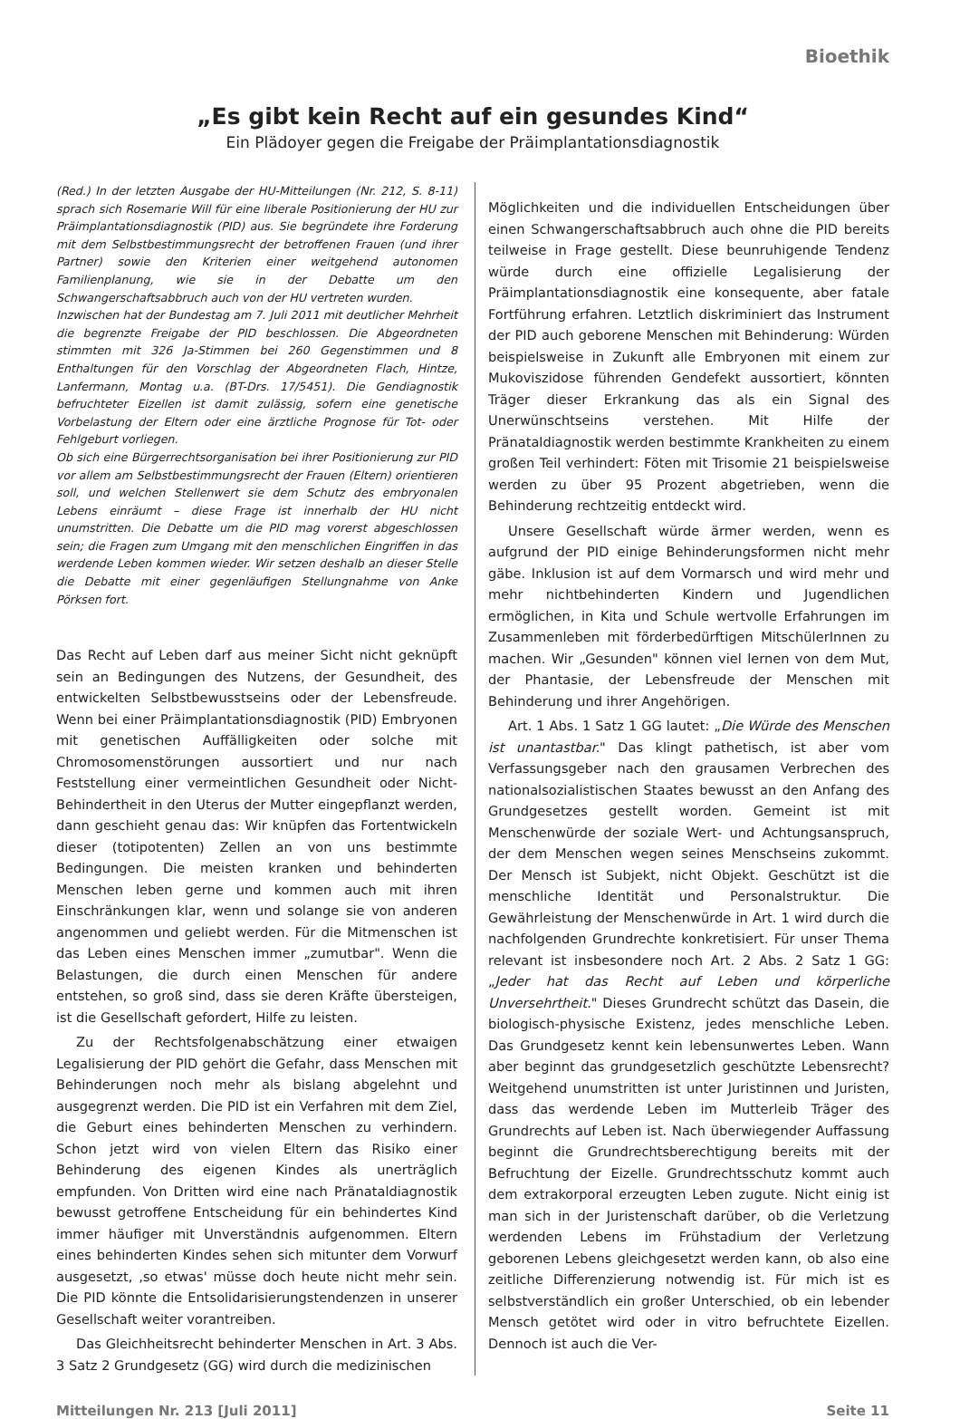Bioethik
„Es gibt kein Recht auf ein gesundes Kind“
Ein Plädoyer gegen die Freigabe der Präimplantationsdiagnostik
(Red.) In der letzten Ausgabe der HU-Mitteilungen (Nr. 212, S. 8-11) sprach sich Rosemarie Will für eine liberale Positionierung der HU zur Präimplantationsdiagnostik (PID) aus. Sie begründete ihre Forderung mit dem Selbstbestimmungsrecht der betroffenen Frauen (und ihrer Partner) sowie den Kriterien einer weitgehend autonomen Familienplanung, wie sie in der Debatte um den Schwangerschaftsabbruch auch von der HU vertreten wurden.
Inzwischen hat der Bundestag am 7. Juli 2011 mit deutlicher Mehrheit die begrenzte Freigabe der PID beschlossen. Die Abgeordneten stimmten mit 326 Ja-Stimmen bei 260 Gegenstimmen und 8 Enthaltungen für den Vorschlag der Abgeordneten Flach, Hintze, Lanfermann, Montag u.a. (BT-Drs. 17/5451). Die Gendiagnostik befruchteter Eizellen ist damit zulässig, sofern eine genetische Vorbelastung der Eltern oder eine ärztliche Prognose für Tot- oder Fehlgeburt vorliegen.
Ob sich eine Bürgerrechtsorganisation bei ihrer Positionierung zur PID vor allem am Selbstbestimmungsrecht der Frauen (Eltern) orientieren soll, und welchen Stellenwert sie dem Schutz des embryonalen Lebens einräumt – diese Frage ist innerhalb der HU nicht unumstritten. Die Debatte um die PID mag vorerst abgeschlossen sein; die Fragen zum Umgang mit den menschlichen Eingriffen in das werdende Leben kommen wieder. Wir setzen deshalb an dieser Stelle die Debatte mit einer gegenläufigen Stellungnahme von Anke Pörksen fort.
Das Recht auf Leben darf aus meiner Sicht nicht geknüpft sein an Bedingungen des Nutzens, der Gesundheit, des entwickelten Selbstbewusstseins oder der Lebensfreude. Wenn bei einer Präimplantationsdiagnostik (PID) Embryonen mit genetischen Auffälligkeiten oder solche mit Chromosomenstörungen aussortiert und nur nach Feststellung einer vermeintlichen Gesundheit oder Nicht-Behindertheit in den Uterus der Mutter eingepflanzt werden, dann geschieht genau das: Wir knüpfen das Fortentwickeln dieser (totipotenten) Zellen an von uns bestimmte Bedingungen. Die meisten kranken und behinderten Menschen leben gerne und kommen auch mit ihren Einschränkungen klar, wenn und solange sie von anderen angenommen und geliebt werden. Für die Mitmenschen ist das Leben eines Menschen immer „zumutbar". Wenn die Belastungen, die durch einen Menschen für andere entstehen, so groß sind, dass sie deren Kräfte übersteigen, ist die Gesellschaft gefordert, Hilfe zu leisten.
Zu der Rechtsfolgenabschätzung einer etwaigen Legalisierung der PID gehört die Gefahr, dass Menschen mit Behinderungen noch mehr als bislang abgelehnt und ausgegrenzt werden. Die PID ist ein Verfahren mit dem Ziel, die Geburt eines behinderten Menschen zu verhindern. Schon jetzt wird von vielen Eltern das Risiko einer Behinderung des eigenen Kindes als unerträglich empfunden. Von Dritten wird eine nach Pränataldiagnostik bewusst getroffene Entscheidung für ein behindertes Kind immer häufiger mit Unverständnis aufgenommen. Eltern eines behinderten Kindes sehen sich mitunter dem Vorwurf ausgesetzt, ‚so etwas' müsse doch heute nicht mehr sein. Die PID könnte die Entsolidarisierungstendenzen in unserer Gesellschaft weiter vorantreiben.
Das Gleichheitsrecht behinderter Menschen in Art. 3 Abs. 3 Satz 2 Grundgesetz (GG) wird durch die medizinischen
Möglichkeiten und die individuellen Entscheidungen über einen Schwangerschaftsabbruch auch ohne die PID bereits teilweise in Frage gestellt. Diese beunruhigende Tendenz würde durch eine offizielle Legalisierung der Präimplantationsdiagnostik eine konsequente, aber fatale Fortführung erfahren. Letztlich diskriminiert das Instrument der PID auch geborene Menschen mit Behinderung: Würden beispielsweise in Zukunft alle Embryonen mit einem zur Mukoviszidose führenden Gendefekt aussortiert, könnten Träger dieser Erkrankung das als ein Signal des Unerwünschtseins verstehen. Mit Hilfe der Pränataldiagnostik werden bestimmte Krankheiten zu einem großen Teil verhindert: Föten mit Trisomie 21 beispielsweise werden zu über 95 Prozent abgetrieben, wenn die Behinderung rechtzeitig entdeckt wird.
Unsere Gesellschaft würde ärmer werden, wenn es aufgrund der PID einige Behinderungsformen nicht mehr gäbe. Inklusion ist auf dem Vormarsch und wird mehr und mehr nichtbehinderten Kindern und Jugendlichen ermöglichen, in Kita und Schule wertvolle Erfahrungen im Zusammenleben mit förderbedürftigen MitschülerInnen zu machen. Wir „Gesunden" können viel lernen von dem Mut, der Phantasie, der Lebensfreude der Menschen mit Behinderung und ihrer Angehörigen.
Art. 1 Abs. 1 Satz 1 GG lautet: „Die Würde des Menschen ist unantastbar." Das klingt pathetisch, ist aber vom Verfassungsgeber nach den grausamen Verbrechen des nationalsozialistischen Staates bewusst an den Anfang des Grundgesetzes gestellt worden. Gemeint ist mit Menschenwürde der soziale Wert- und Achtungsanspruch, der dem Menschen wegen seines Menschseins zukommt. Der Mensch ist Subjekt, nicht Objekt. Geschützt ist die menschliche Identität und Personalstruktur. Die Gewährleistung der Menschenwürde in Art. 1 wird durch die nachfolgenden Grundrechte konkretisiert. Für unser Thema relevant ist insbesondere noch Art. 2 Abs. 2 Satz 1 GG: „Jeder hat das Recht auf Leben und körperliche Unversehrtheit." Dieses Grundrecht schützt das Dasein, die biologisch-physische Existenz, jedes menschliche Leben. Das Grundgesetz kennt kein lebensunwertes Leben. Wann aber beginnt das grundgesetzlich geschützte Lebensrecht? Weitgehend unumstritten ist unter Juristinnen und Juristen, dass das werdende Leben im Mutterleib Träger des Grundrechts auf Leben ist. Nach überwiegender Auffassung beginnt die Grundrechtsberechtigung bereits mit der Befruchtung der Eizelle. Grundrechtsschutz kommt auch dem extrakorporal erzeugten Leben zugute. Nicht einig ist man sich in der Juristenschaft darüber, ob die Verletzung werdenden Lebens im Frühstadium der Verletzung geborenen Lebens gleichgesetzt werden kann, ob also eine zeitliche Differenzierung notwendig ist. Für mich ist es selbstverständlich ein großer Unterschied, ob ein lebender Mensch getötet wird oder in vitro befruchtete Eizellen. Dennoch ist auch die Ver-
Mitteilungen Nr. 213 [Juli 2011] Seite 11